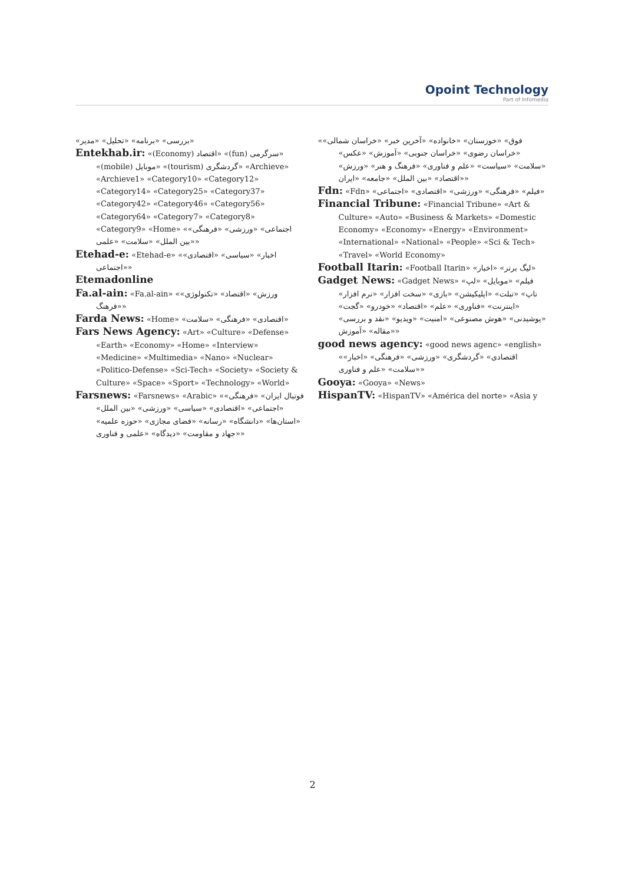Opoint Technology
Part of Infomedia
«بررسی» «برنامه» «تحلیل» «مدیر»
Entekhab.ir: «(Economy) اقتصاد» «(fun) سرگرمی» «(mobile) موبایل» «(tourism) گردشگری» «Archieve» «Archieve1» «Category10» «Category12» «Category14» «Category25» «Category37» «Category42» «Category46» «Category56» «Category64» «Category7» «Category8» «Category9» «Home» «اجتماعی» «ورزشی» «فرهنگی» «بین الملل» «سلامت» «علمی»
Etehad-e: «Etehad-e» «اخبار» «سیاسی» «اقتصادی» «اجتماعی»
Etemadonline
Fa.al-ain: «Fa.al-ain» «ورزش» «اقتصاد» «تکنولوژی» «فرهنگ»
Farda News: «Home» «اقتصادی» «فرهنگی» «سلامت»
Fars News Agency: «Art» «Culture» «Defense» «Earth» «Economy» «Home» «Interview» «Medicine» «Multimedia» «Nano» «Nuclear» «Politico-Defense» «Sci-Tech» «Society» «Society & Culture» «Space» «Sport» «Technology» «World»
Farsnews: «Farsnews» «Arabic» «فوتبال ایران» «فرهنگی» «اجتماعی» «اقتصادی» «سیاسی» «ورزشی» «بین الملل» «استان‌ها» «دانشگاه» «رسانه» «فضای مجازی» «حوزه علمیه» «جهاد و مقاومت» «دیدگاه» «علمی و فناوری»
«فوق» «خوزستان» «خانواده» «آخرین خبر» «خراسان شمالی» «خراسان رضوی» «خراسان جنوبی» «آموزش» «عکس» «سلامت» «سیاست» «علم و فناوری» «فرهنگ و هنر» «ورزش» «اقتصاد» «بین الملل» «جامعه» «ایران»
Fdn: «Fdn» «فیلم» «فرهنگی» «ورزشی» «اقتصادی» «اجتماعی»
Financial Tribune: «Financial Tribune» «Art & Culture» «Auto» «Business & Markets» «Domestic Economy» «Economy» «Energy» «Environment» «International» «National» «People» «Sci & Tech» «Travel» «World Economy»
Football Itarin: «Football Itarin» «لیگ برتر» «اخبار»
Gadget News: «Gadget News» «فیلم» «موبایل» «لپ تاپ» «تبلت» «اپلیکیشن» «بازی» «سخت افزار» «نرم افزار» «اینترنت» «فناوری» «علم» «اقتصاد» «خودرو» «گجت» «پوشیدنی» «هوش مصنوعی» «امنیت» «ویدیو» «نقد و بررسی» «مقاله» «آموزش»
good news agency: «good news agenc» «english» «اقتصادی» «گردشگری» «ورزشی» «فرهنگی» «اخبار» «سلامت» «علم و فناوری»
Gooya: «Gooya» «News»
HispanTV: «HispanTV» «América del norte» «Asia y
2